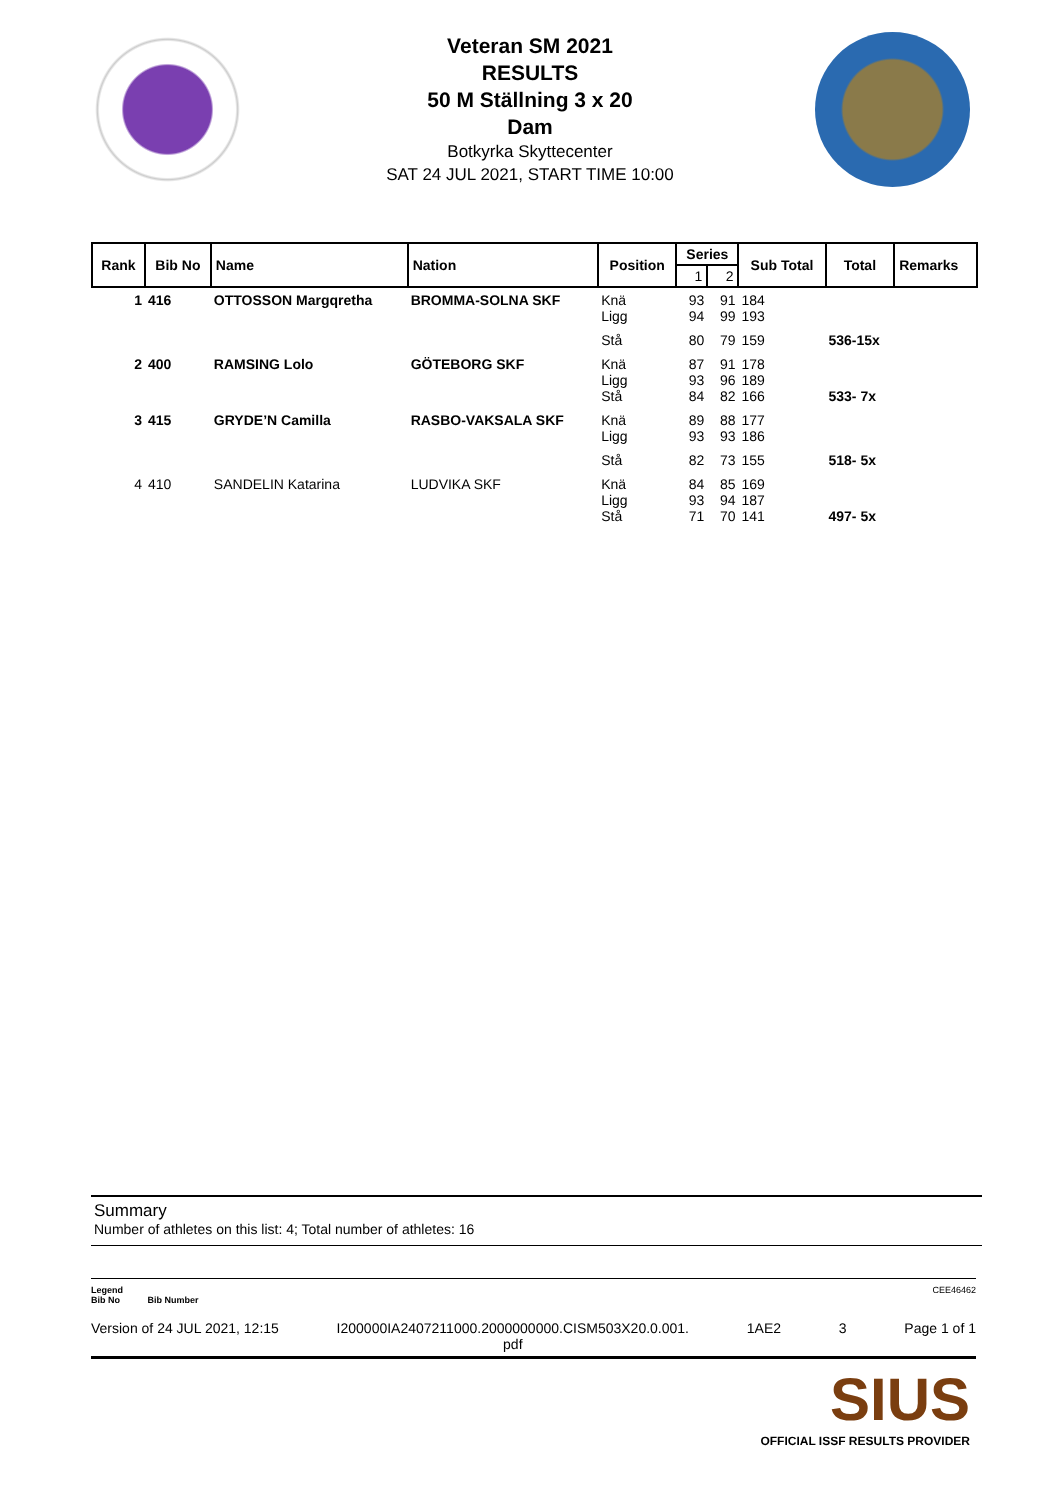Veteran SM 2021
RESULTS
50 M Ställning 3 x 20
Dam
Botkyrka Skyttecenter
SAT 24 JUL 2021, START TIME 10:00
| Rank | Bib No | Name | Nation | Position | Series | | Sub Total | Total | Remarks |
| --- | --- | --- | --- | --- | --- | --- | --- | --- | --- |
| | | | | | 1 | 2 | | | |
| 1 | 416 | OTTOSSON Margqretha | BROMMA-SOLNA SKF | Knä Ligg | 93 94 | 91 99 | 184 193 | | |
| | | | | Stå | 80 | 79 | 159 | 536-15x | |
| 2 | 400 | RAMSING Lolo | GÖTEBORG SKF | Knä Ligg Stå | 87 93 84 | 91 96 82 | 178 189 166 | 533- 7x | |
| 3 | 415 | GRYDE’N Camilla | RASBO-VAKSALA SKF | Knä Ligg | 89 93 | 88 93 | 177 186 | | |
| | | | | Stå | 82 | 73 | 155 | 518- 5x | |
| 4 | 410 | SANDELIN Katarina | LUDVIKA SKF | Knä Ligg Stå | 84 93 71 | 85 94 70 | 169 187 141 | 497- 5x | |
Summary
Number of athletes on this list: 4; Total number of athletes: 16
Legend CEE46462
Bib No Bib Number
Version of 24 JUL 2021, 12:15 I200000IA2407211000.2000000000.CISM503X20.0.001.
pdf 1AE2 3 Page 1 of 1
SIUS
OFFICIAL ISSF RESULTS PROVIDER